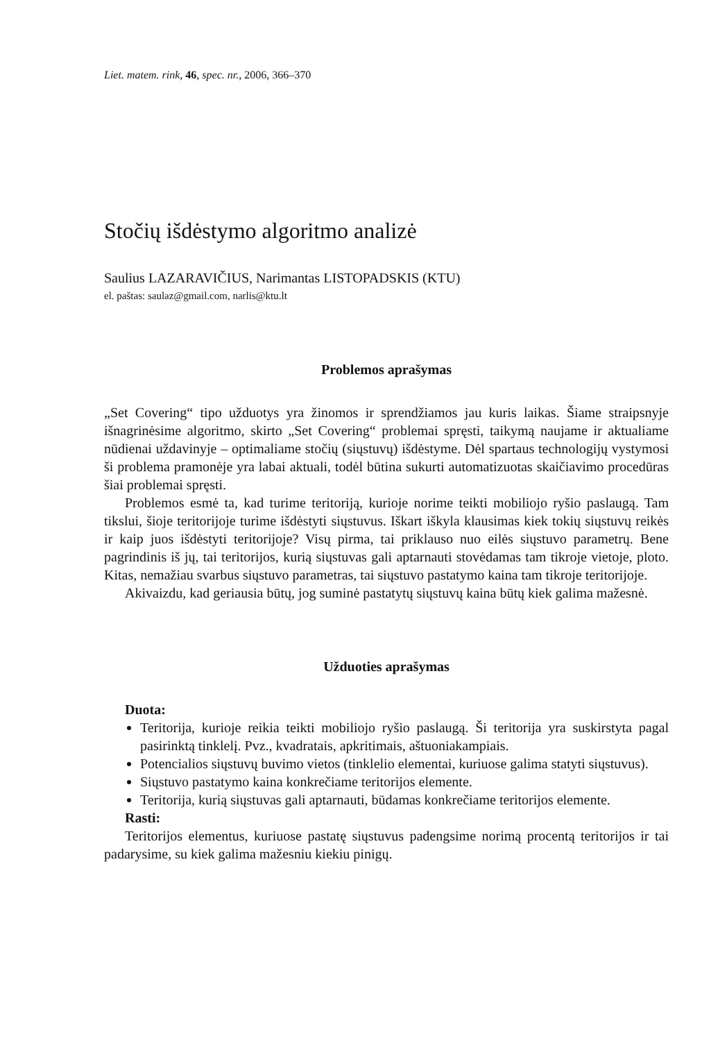Liet. matem. rink, 46, spec. nr., 2006, 366–370
Stočių išdėstymo algoritmo analizė
Saulius LAZARAVIČIUS, Narimantas LISTOPADSKIS (KTU)
el. paštas: saulaz@gmail.com, narlis@ktu.lt
Problemos aprašymas
„Set Covering“ tipo užduotys yra žinomos ir sprendžiamos jau kuris laikas. Šiame straipsnyje išnagrinėsime algoritmo, skirto „Set Covering“ problemai spręsti, taikymą naujame ir aktualiame nūdienai uždavinyje – optimaliame stočių (siųstuvų) išdėstyme. Dėl spartaus technologijų vystymosi ši problema pramonėje yra labai aktuali, todėl būtina sukurti automatizuotas skaičiavimo procedūras šiai problemai spręsti.
Problemos esmė ta, kad turime teritoriją, kurioje norime teikti mobiliojo ryšio paslaugą. Tam tikslui, šioje teritorijoje turime išdėstyti siųstuvus. Iškart iškyla klausimas kiek tokių siųstuvų reikės ir kaip juos išdėstyti teritorijoje? Visų pirma, tai priklauso nuo eilės siųstuvo parametrų. Bene pagrindinis iš jų, tai teritorijos, kurią siųstuvas gali aptarnauti stovėdamas tam tikroje vietoje, ploto. Kitas, nemažiau svarbus siųstuvo parametras, tai siųstuvo pastatymo kaina tam tikroje teritorijoje.
Akivaizdu, kad geriausia būtų, jog suminė pastatytų siųstuvų kaina būtų kiek galima mažesnė.
Užduoties aprašymas
Duota:
Teritorija, kurioje reikia teikti mobiliojo ryšio paslaugą. Ši teritorija yra suskirstyta pagal pasirinktą tinklelį. Pvz., kvadratais, apkritimais, aštuoniakampiais.
Potencialios siųstuvų buvimo vietos (tinklelio elementai, kuriuose galima statyti siųstuvus).
Siųstuvo pastatymo kaina konkrečiame teritorijos elemente.
Teritorija, kurią siųstuvas gali aptarnauti, būdamas konkrečiame teritorijos elemente.
Rasti:
Teritorijos elementus, kuriuose pastatę siųstuvus padengsime norimą procentą teritorijos ir tai padarysime, su kiek galima mažesniu kiekiu pinigų.